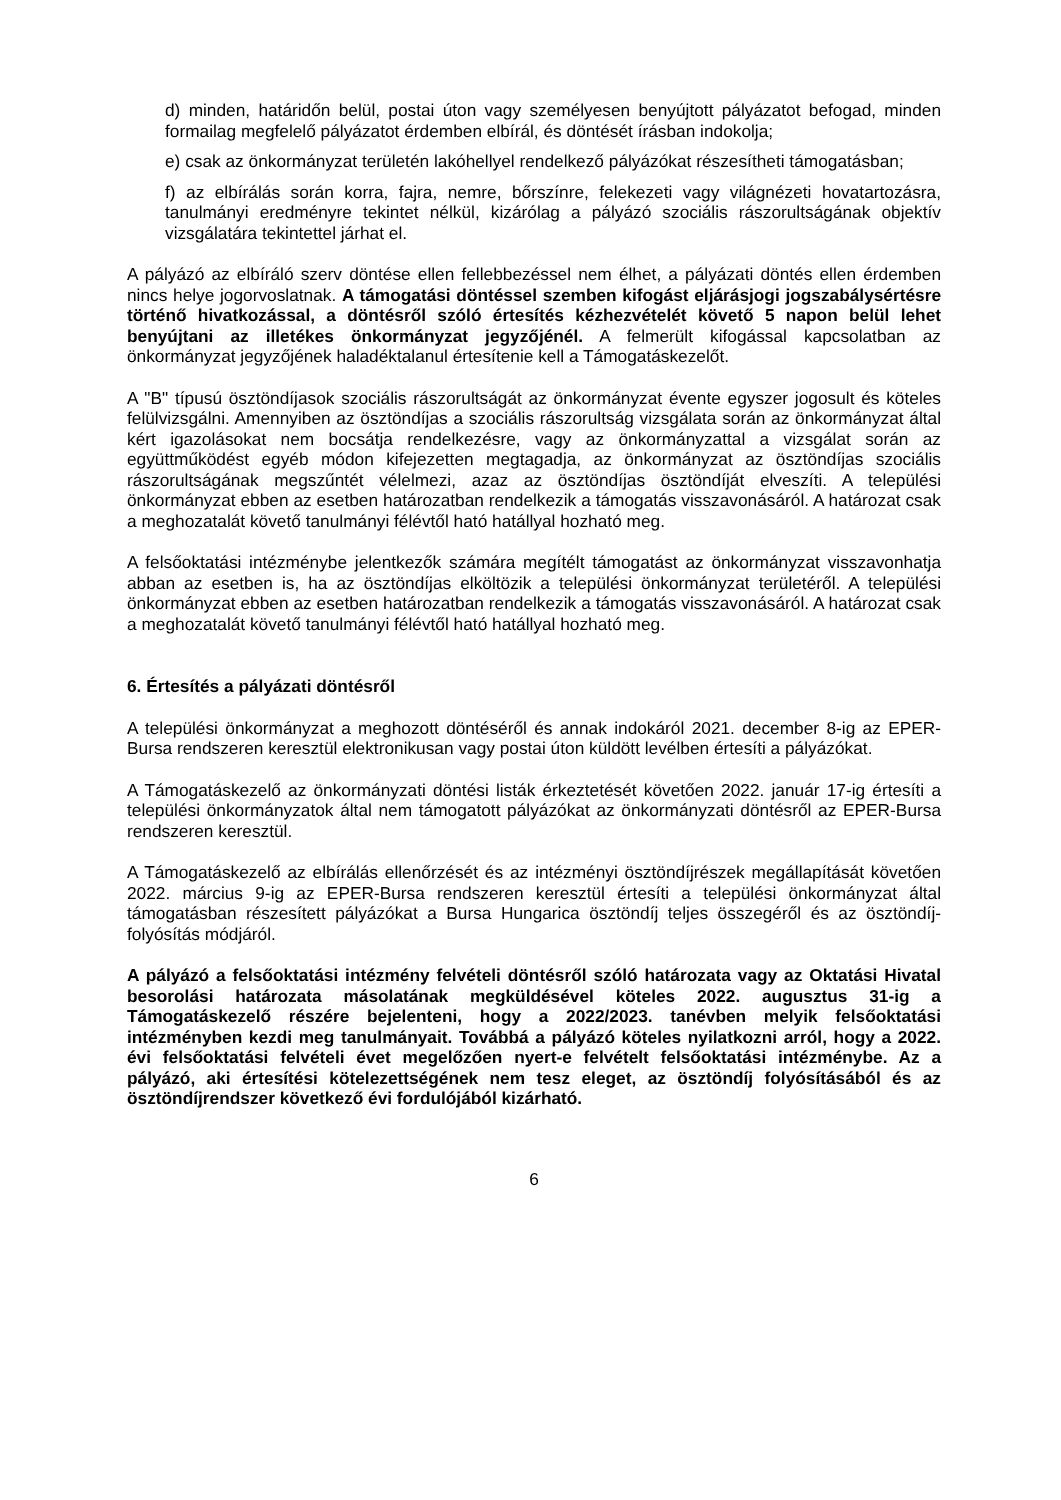d) minden, határidőn belül, postai úton vagy személyesen benyújtott pályázatot befogad, minden formailag megfelelő pályázatot érdemben elbírál, és döntését írásban indokolja;
e) csak az önkormányzat területén lakóhellyel rendelkező pályázókat részesítheti támogatásban;
f) az elbírálás során korra, fajra, nemre, bőrszínre, felekezeti vagy világnézeti hovatartozásra, tanulmányi eredményre tekintet nélkül, kizárólag a pályázó szociális rászorultságának objektív vizsgálatára tekintettel járhat el.
A pályázó az elbíráló szerv döntése ellen fellebbezéssel nem élhet, a pályázati döntés ellen érdemben nincs helye jogorvoslatnak. A támogatási döntéssel szemben kifogást eljárásjogi jogszabálysértésre történő hivatkozással, a döntésről szóló értesítés kézhezvételét követő 5 napon belül lehet benyújtani az illetékes önkormányzat jegyzőjénél. A felmerült kifogással kapcsolatban az önkormányzat jegyzőjének haladéktalanul értesítenie kell a Támogatáskezelőt.
A "B" típusú ösztöndíjasok szociális rászorultságát az önkormányzat évente egyszer jogosult és köteles felülvizsgálni. Amennyiben az ösztöndíjas a szociális rászorultság vizsgálata során az önkormányzat által kért igazolásokat nem bocsátja rendelkezésre, vagy az önkormányzattal a vizsgálat során az együttműködést egyéb módon kifejezetten megtagadja, az önkormányzat az ösztöndíjas szociális rászorultságának megszűntét vélelmezi, azaz az ösztöndíjas ösztöndíját elveszíti. A települési önkormányzat ebben az esetben határozatban rendelkezik a támogatás visszavonásáról. A határozat csak a meghozatalát követő tanulmányi félévtől ható hatállyal hozható meg.
A felsőoktatási intézménybe jelentkezők számára megítélt támogatást az önkormányzat visszavonhatja abban az esetben is, ha az ösztöndíjas elköltözik a települési önkormányzat területéről. A települési önkormányzat ebben az esetben határozatban rendelkezik a támogatás visszavonásáról. A határozat csak a meghozatalát követő tanulmányi félévtől ható hatállyal hozható meg.
6. Értesítés a pályázati döntésről
A települési önkormányzat a meghozott döntéséről és annak indokáról 2021. december 8-ig az EPER-Bursa rendszeren keresztül elektronikusan vagy postai úton küldött levélben értesíti a pályázókat.
A Támogatáskezelő az önkormányzati döntési listák érkeztetését követően 2022. január 17-ig értesíti a települési önkormányzatok által nem támogatott pályázókat az önkormányzati döntésről az EPER-Bursa rendszeren keresztül.
A Támogatáskezelő az elbírálás ellenőrzését és az intézményi ösztöndíjrészek megállapítását követően 2022. március 9-ig az EPER-Bursa rendszeren keresztül értesíti a települési önkormányzat által támogatásban részesített pályázókat a Bursa Hungarica ösztöndíj teljes összegéről és az ösztöndíj-folyósítás módjáról.
A pályázó a felsőoktatási intézmény felvételi döntésről szóló határozata vagy az Oktatási Hivatal besorolási határozata másolatának megküldésével köteles 2022. augusztus 31-ig a Támogatáskezelő részére bejelenteni, hogy a 2022/2023. tanévben melyik felsőoktatási intézményben kezdi meg tanulmányait. Továbbá a pályázó köteles nyilatkozni arról, hogy a 2022. évi felsőoktatási felvételi évet megelőzően nyert-e felvételt felsőoktatási intézménybe. Az a pályázó, aki értesítési kötelezettségének nem tesz eleget, az ösztöndíj folyósításából és az ösztöndíjrendszer következő évi fordulójából kizárható.
6